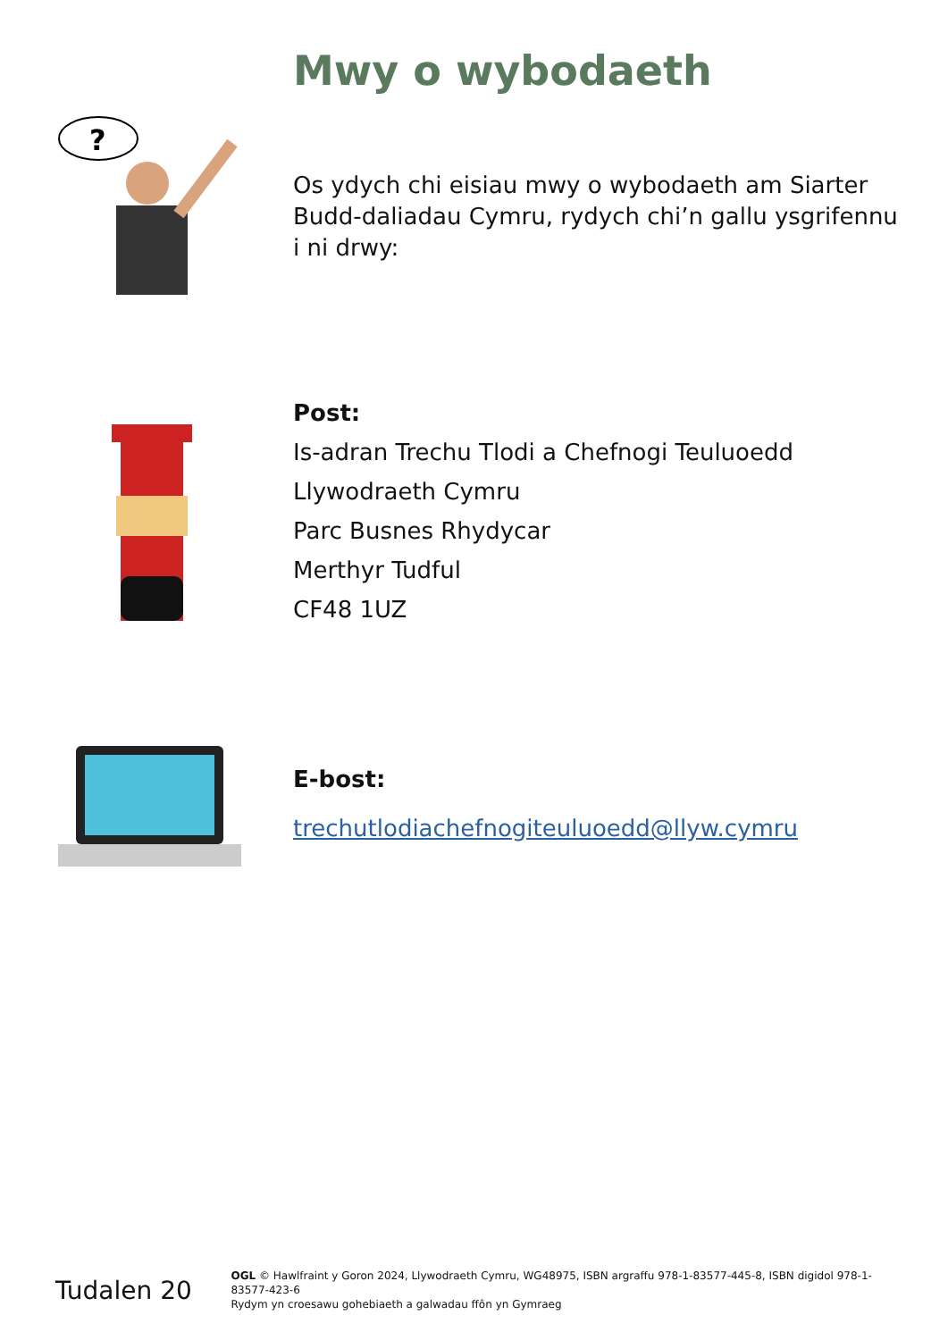Mwy o wybodaeth
?
Os ydych chi eisiau mwy o wybodaeth am Siarter Budd-daliadau Cymru, rydych chi’n gallu ysgrifennu i ni drwy:
Post:
Is-adran Trechu Tlodi a Chefnogi Teuluoedd
Llywodraeth Cymru
Parc Busnes Rhydycar
Merthyr Tudful
CF48 1UZ
E-bost:
trechutlodiachefnogiteuluoedd@llyw.cymru
Tudalen 20
OGL © Hawlfraint y Goron 2024, Llywodraeth Cymru, WG48975, ISBN argraffu 978-1-83577-445-8, ISBN digidol 978-1-83577-423-6
Rydym yn croesawu gohebiaeth a galwadau ffôn yn Gymraeg